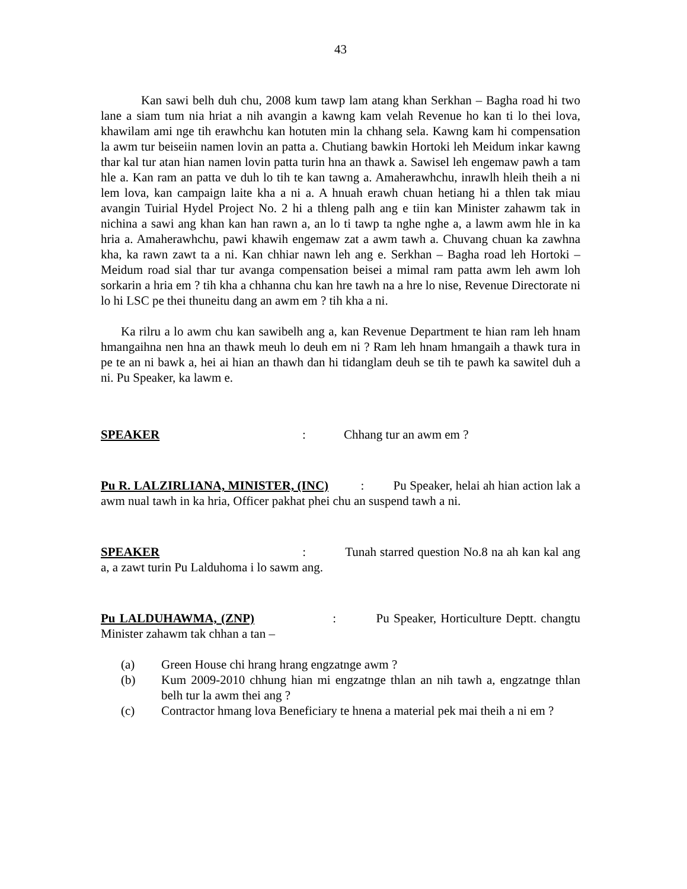43
Kan sawi belh duh chu, 2008 kum tawp lam atang khan Serkhan – Bagha road hi two lane a siam tum nia hriat a nih avangin a kawng kam velah Revenue ho kan ti lo thei lova, khawilam ami nge tih erawhchu kan hotuten min la chhang sela. Kawng kam hi compensation la awm tur beiseiin namen lovin an patta a. Chutiang bawkin Hortoki leh Meidum inkar kawng thar kal tur atan hian namen lovin patta turin hna an thawk a. Sawisel leh engemaw pawh a tam hle a. Kan ram an patta ve duh lo tih te kan tawng a. Amaherawhchu, inrawlh hleih theih a ni lem lova, kan campaign laite kha a ni a. A hnuah erawh chuan hetiang hi a thlen tak miau avangin Tuirial Hydel Project No. 2 hi a thleng palh ang e tiin kan Minister zahawm tak in nichina a sawi ang khan kan han rawn a, an lo ti tawp ta nghe nghe a, a lawm awm hle in ka hria a. Amaherawhchu, pawi khawih engemaw zat a awm tawh a. Chuvang chuan ka zawhna kha, ka rawn zawt ta a ni. Kan chhiar nawn leh ang e. Serkhan – Bagha road leh Hortoki – Meidum road sial thar tur avanga compensation beisei a mimal ram patta awm leh awm loh sorkarin a hria em ? tih kha a chhanna chu kan hre tawh na a hre lo nise, Revenue Directorate ni lo hi LSC pe thei thuneitu dang an awm em ? tih kha a ni.
Ka rilru a lo awm chu kan sawibelh ang a, kan Revenue Department te hian ram leh hnam hmangaihna nen hna an thawk meuh lo deuh em ni ? Ram leh hnam hmangaih a thawk tura in pe te an ni bawk a, hei ai hian an thawh dan hi tidanglam deuh se tih te pawh ka sawitel duh a ni. Pu Speaker, ka lawm e.
SPEAKER: Chhang tur an awm em ?
Pu R. LALZIRLIANA, MINISTER, (INC) : Pu Speaker, helai ah hian action lak a awm nual tawh in ka hria, Officer pakhat phei chu an suspend tawh a ni.
SPEAKER : Tunah starred question No.8 na ah kan kal ang a, a zawt turin Pu Lalduhoma i lo sawm ang.
Pu LALDUHAWMA, (ZNP) : Pu Speaker, Horticulture Deptt. changtu Minister zahawm tak chhan a tan –
(a) Green House chi hrang hrang engzatnge awm ?
(b) Kum 2009-2010 chhung hian mi engzatnge thlan an nih tawh a, engzatnge thlan belh tur la awm thei ang ?
(c) Contractor hmang lova Beneficiary te hnena a material pek mai theih a ni em ?